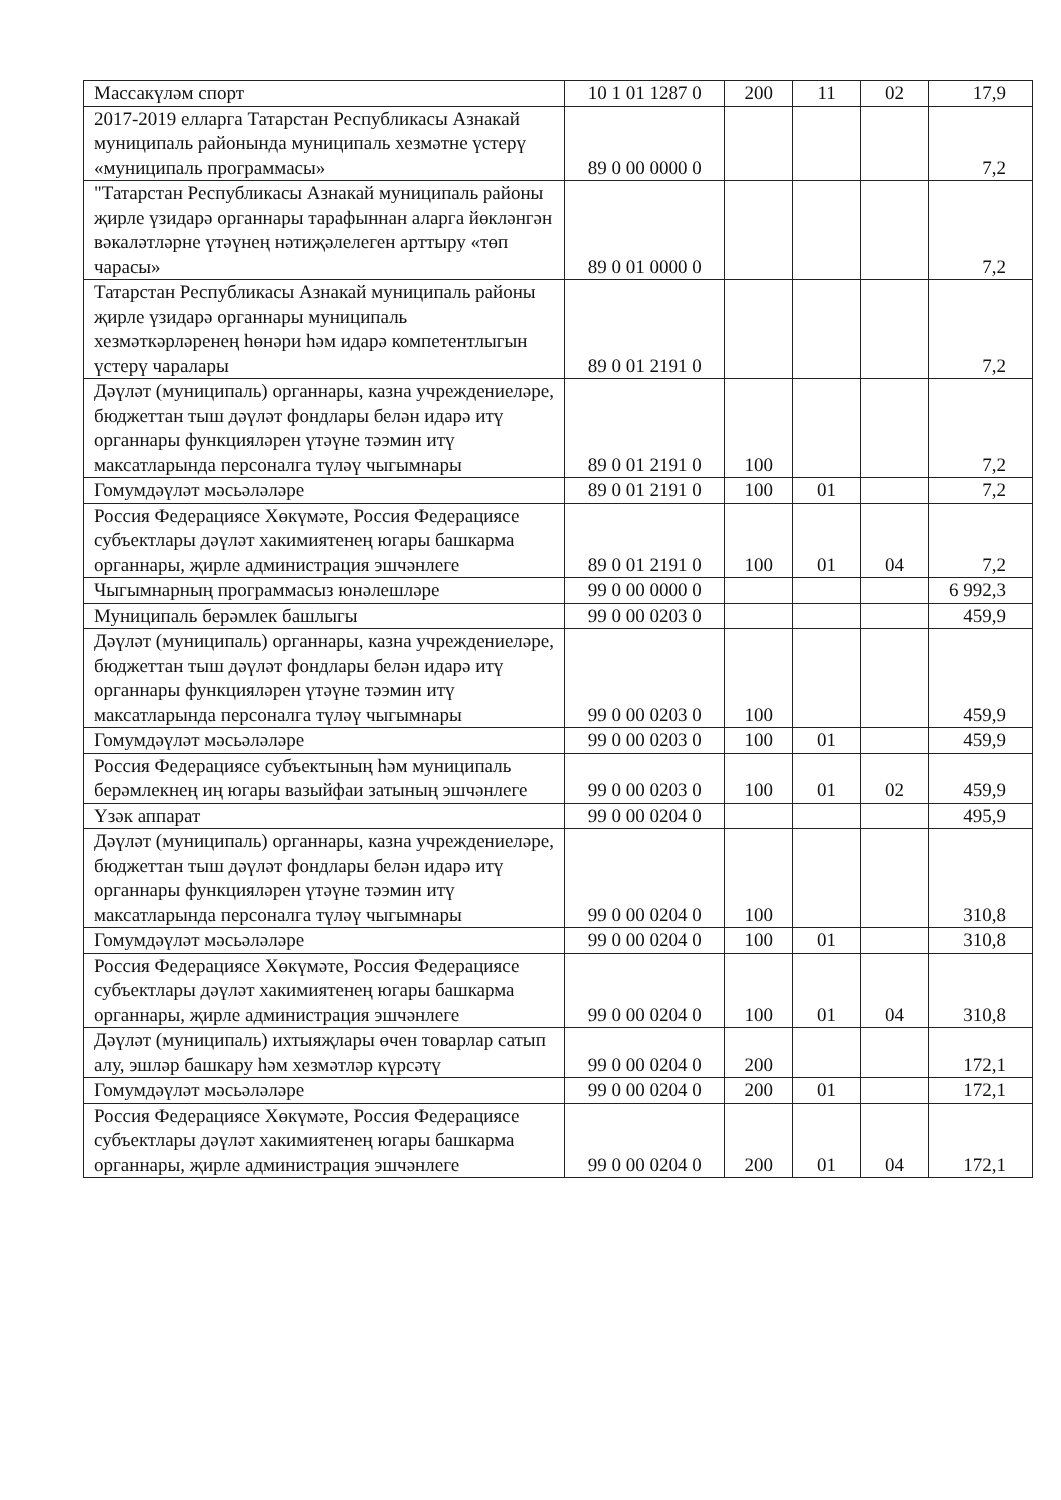| Массакүләм спорт | 10 1 01 1287 0 | 200 | 11 | 02 | 17,9 |
| 2017-2019 елларга Татарстан Республикасы Азнакай муниципаль районында муниципаль хезмәтне үстерү «муниципаль программасы» | 89 0 00 0000 0 | | | | 7,2 |
| "Татарстан Республикасы Азнакай муниципаль районы җирле үзидарә органнары тарафыннан аларга йөкләнгән вәкаләтләрне үтәүнең нәтиҗәлелеген арттыру «төп чарасы» | 89 0 01 0000 0 | | | | 7,2 |
| Татарстан Республикасы Азнакай муниципаль районы җирле үзидарә органнары муниципаль хезмәткәрләренең һөнәри һәм идарә компетентлыгын үстерү чаралары | 89 0 01 2191 0 | | | | 7,2 |
| Дәүләт (муниципаль) органнары, казна учреждениеләре, бюджеттан тыш дәүләт фондлары белән идарә итү органнары функцияләрен үтәүне тәэмин итү максатларында персоналга түләү чыгымнары | 89 0 01 2191 0 | 100 | | | 7,2 |
| Гомумдәүләт мәсьәләләре | 89 0 01 2191 0 | 100 | 01 | | 7,2 |
| Россия Федерациясе Хөкүмәте, Россия Федерациясе субъектлары дәүләт хакимиятенең югары башкарма органнары, җирле администрация эшчәнлеге | 89 0 01 2191 0 | 100 | 01 | 04 | 7,2 |
| Чыгымнарның программасыз юнәлешләре | 99 0 00 0000 0 | | | | 6 992,3 |
| Муниципаль берәмлек башлыгы | 99 0 00 0203 0 | | | | 459,9 |
| Дәүләт (муниципаль) органнары, казна учреждениеләре, бюджеттан тыш дәүләт фондлары белән идарә итү органнары функцияләрен үтәүне тәэмин итү максатларында персоналга түләү чыгымнары | 99 0 00 0203 0 | 100 | | | 459,9 |
| Гомумдәүләт мәсьәләләре | 99 0 00 0203 0 | 100 | 01 | | 459,9 |
| Россия Федерациясе субъектының һәм муниципаль берәмлекнең иң югары вазыйфаи затының эшчәнлеге | 99 0 00 0203 0 | 100 | 01 | 02 | 459,9 |
| Үзәк аппарат | 99 0 00 0204 0 | | | | 495,9 |
| Дәүләт (муниципаль) органнары, казна учреждениеләре, бюджеттан тыш дәүләт фондлары белән идарә итү органнары функцияләрен үтәүне тәэмин итү максатларында персоналга түләү чыгымнары | 99 0 00 0204 0 | 100 | | | 310,8 |
| Гомумдәүләт мәсьәләләре | 99 0 00 0204 0 | 100 | 01 | | 310,8 |
| Россия Федерациясе Хөкүмәте, Россия Федерациясе субъектлары дәүләт хакимиятенең югары башкарма органнары, җирле администрация эшчәнлеге | 99 0 00 0204 0 | 100 | 01 | 04 | 310,8 |
| Дәүләт (муниципаль) ихтыяҗлары өчен товарлар сатып алу, эшләр башкару һәм хезмәтләр күрсәтү | 99 0 00 0204 0 | 200 | | | 172,1 |
| Гомумдәүләт мәсьәләләре | 99 0 00 0204 0 | 200 | 01 | | 172,1 |
| Россия Федерациясе Хөкүмәте, Россия Федерациясе субъектлары дәүләт хакимиятенең югары башкарма органнары, җирле администрация эшчәнлеге | 99 0 00 0204 0 | 200 | 01 | 04 | 172,1 |